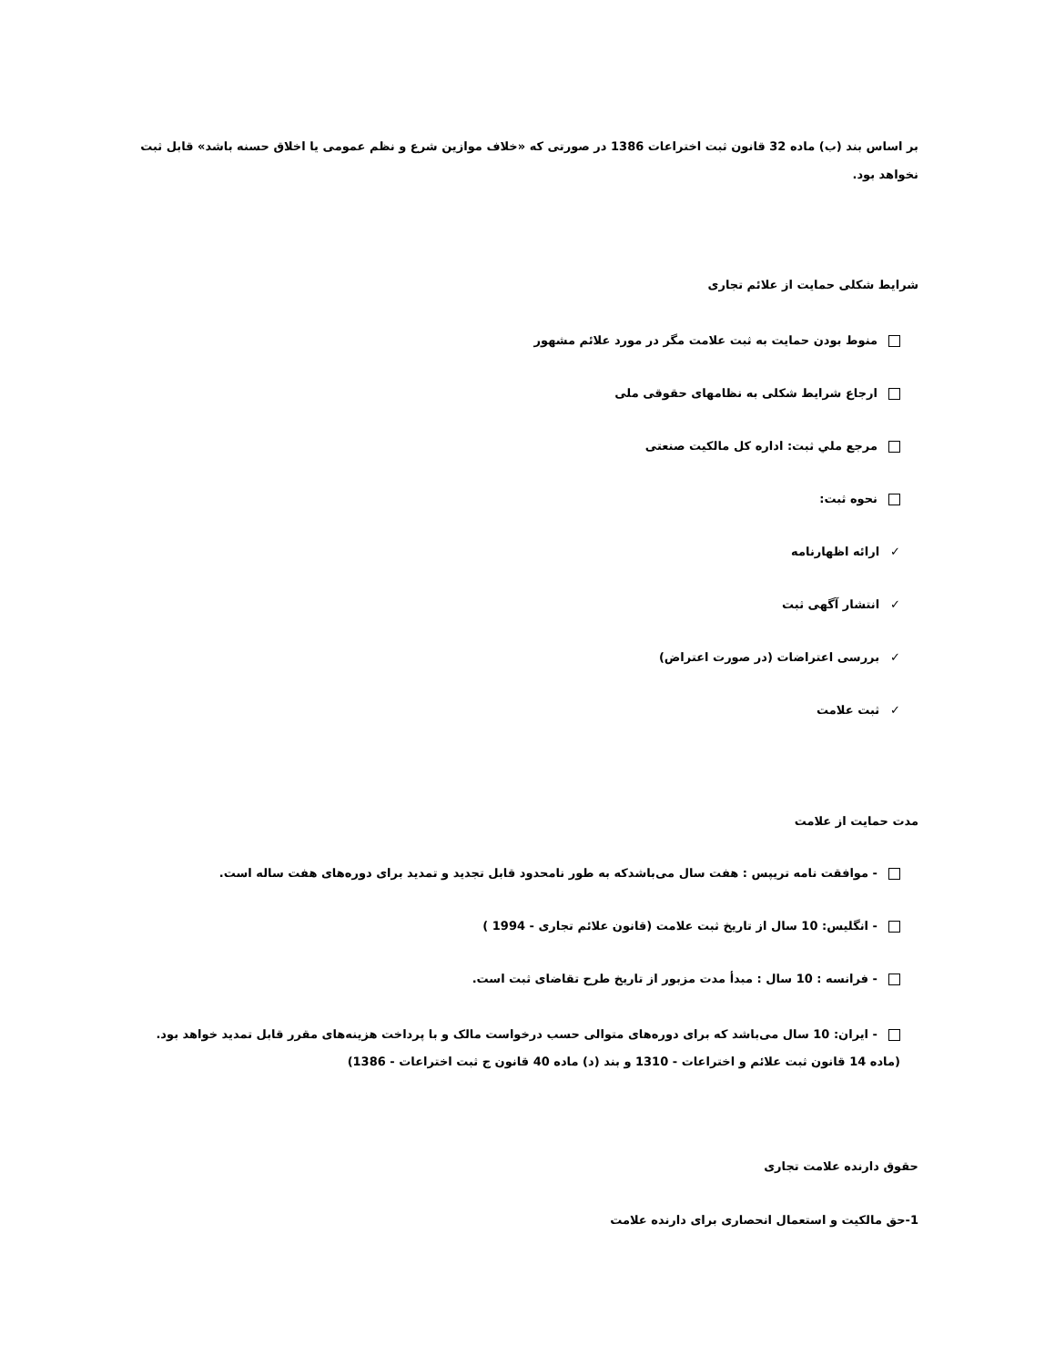بر اساس بند (ب) ماده 32 قانون ثبت اختراعات 1386 در صورتی که «خلاف موازین شرع و نظم عمومی یا اخلاق حسنه باشد» قابل ثبت نخواهد بود.
شرایط شکلی حمایت از علائم تجاری
منوط بودن حمایت به ثبت علامت مگر در مورد علائم مشهور
ارجاع شرایط شکلی به نظامهای حقوقی ملی
مرجع ملي ثبت: اداره کل مالکیت صنعتی
نحوه ثبت:
✓ارائه اظهارنامه
✓انتشار آگهی ثبت
✓بررسی اعتراضات (در صورت اعتراض)
✓ثبت علامت
مدت حمایت از علامت
- موافقت نامه تریپس : هفت سال می‌باشدکه به طور نامحدود قابل تجدید و تمدید برای دوره‌های هفت ساله است.
- انگلیس: 10 سال از تاریخ ثبت علامت (قانون علائم تجاری - 1994 )
- فرانسه : 10 سال : مبدأ مدت مزبور از تاریخ طرح تقاضای ثبت است.
- ایران: 10 سال می‌باشد که برای دوره‌های متوالی حسب درخواست مالک و با پرداخت هزینه‌های مقرر قابل تمدید خواهد بود. (ماده 14 قانون ثبت علائم و اختراعات - 1310 و بند (د) ماده 40 قانون ج ثبت اختراعات - 1386)
حقوق دارنده علامت تجاری
1-حق مالکیت و استعمال انحصاری برای دارنده علامت